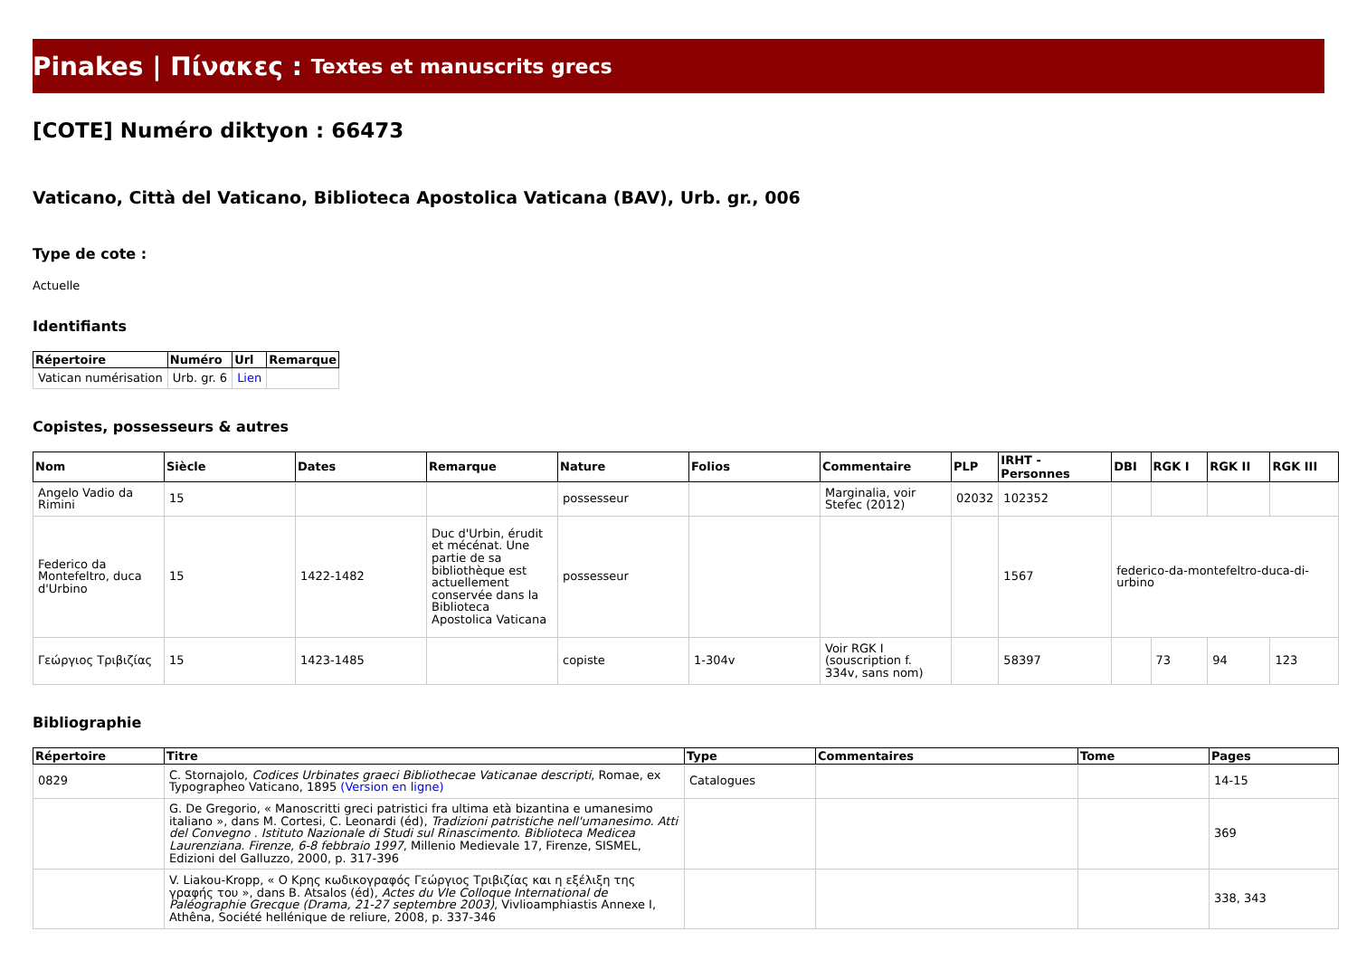Pinakes | Πίνακες : Textes et manuscrits grecs
[COTE] Numéro diktyon : 66473
Vaticano, Città del Vaticano, Biblioteca Apostolica Vaticana (BAV), Urb. gr., 006
Type de cote :
Actuelle
Identifiants
| Répertoire | Numéro | Url | Remarque |
| --- | --- | --- | --- |
| Vatican numérisation | Urb. gr. 6 | Lien | |
Copistes, possesseurs & autres
| Nom | Siècle | Dates | Remarque | Nature | Folios | Commentaire | PLP | IRHT - Personnes | DBI | RGK I | RGK II | RGK III |
| --- | --- | --- | --- | --- | --- | --- | --- | --- | --- | --- | --- | --- |
| Angelo Vadio da Rimini | 15 | | | possesseur | | Marginalia, voir Stefec (2012) | 02032 | 102352 | | | | |
| Federico da Montefeltro, duca d'Urbino | 15 | 1422-1482 | Duc d'Urbin, érudit et mécénat. Une partie de sa bibliothèque est actuellement conservée dans la Biblioteca Apostolica Vaticana | possesseur | | | | 1567 | federico-da-montefeltro-duca-di-urbino | | | |
| Γεώργιος Τριβιζίας | 15 | 1423-1485 | | copiste | 1-304v | Voir RGK I (souscription f. 334v, sans nom) | | 58397 | | 73 | 94 | 123 |
Bibliographie
| Répertoire | Titre | Type | Commentaires | Tome | Pages |
| --- | --- | --- | --- | --- | --- |
| 0829 | C. Stornajolo, Codices Urbinates graeci Bibliothecae Vaticanae descripti , Romae, ex Typographeo Vaticano, 1895 (Version en ligne) | Catalogues | | | 14-15 |
| | G. De Gregorio, « Manoscritti greci patristici fra ultima età bizantina e umanesimo italiano », dans M. Cortesi, C. Leonardi (éd), Tradizioni patristiche nell'umanesimo. Atti del Convegno . Istituto Nazionale di Studi sul Rinascimento. Biblioteca Medicea Laurenziana. Firenze, 6-8 febbraio 1997 , Millenio Medievale 17, Firenze, SISMEL, Edizioni del Galluzzo, 2000, p. 317-396 | | | | 369 |
| | V. Liakou-Kropp, « Ο Κρης κωδικογραφός Γεώργιος Τριβιζίας και η εξέλιξη της γραφής του », dans B. Atsalos (éd), Actes du VIe Colloque International de Paléographie Grecque (Drama, 21-27 septembre 2003) , Vivlioamphiastis Annexe I, Athêna, Société hellénique de reliure, 2008, p. 337-346 | | | | 338, 343 |